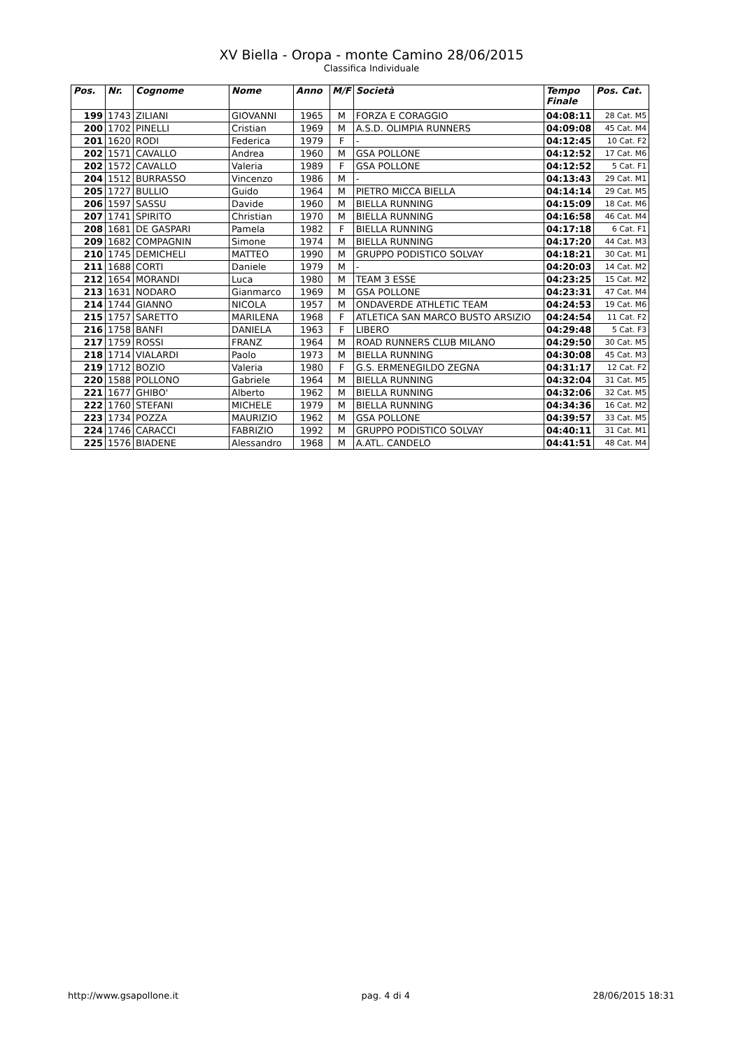XV Biella - Oropa - monte Camino 28/06/2015
Classifica Individuale
| Pos. | Nr. | Cognome | Nome | Anno | M/F | Società | Tempo Finale | Pos. Cat. |
| --- | --- | --- | --- | --- | --- | --- | --- | --- |
| 199 | 1743 | ZILIANI | GIOVANNI | 1965 | M | FORZA E CORAGGIO | 04:08:11 | 28 Cat. M5 |
| 200 | 1702 | PINELLI | Cristian | 1969 | M | A.S.D. OLIMPIA RUNNERS | 04:09:08 | 45 Cat. M4 |
| 201 | 1620 | RODI | Federica | 1979 | F | - | 04:12:45 | 10 Cat. F2 |
| 202 | 1571 | CAVALLO | Andrea | 1960 | M | GSA POLLONE | 04:12:52 | 17 Cat. M6 |
| 202 | 1572 | CAVALLO | Valeria | 1989 | F | GSA POLLONE | 04:12:52 | 5 Cat. F1 |
| 204 | 1512 | BURRASSO | Vincenzo | 1986 | M | - | 04:13:43 | 29 Cat. M1 |
| 205 | 1727 | BULLIO | Guido | 1964 | M | PIETRO MICCA BIELLA | 04:14:14 | 29 Cat. M5 |
| 206 | 1597 | SASSU | Davide | 1960 | M | BIELLA RUNNING | 04:15:09 | 18 Cat. M6 |
| 207 | 1741 | SPIRITO | Christian | 1970 | M | BIELLA RUNNING | 04:16:58 | 46 Cat. M4 |
| 208 | 1681 | DE GASPARI | Pamela | 1982 | F | BIELLA RUNNING | 04:17:18 | 6 Cat. F1 |
| 209 | 1682 | COMPAGNIN | Simone | 1974 | M | BIELLA RUNNING | 04:17:20 | 44 Cat. M3 |
| 210 | 1745 | DEMICHELI | MATTEO | 1990 | M | GRUPPO PODISTICO SOLVAY | 04:18:21 | 30 Cat. M1 |
| 211 | 1688 | CORTI | Daniele | 1979 | M | - | 04:20:03 | 14 Cat. M2 |
| 212 | 1654 | MORANDI | Luca | 1980 | M | TEAM 3 ESSE | 04:23:25 | 15 Cat. M2 |
| 213 | 1631 | NODARO | Gianmarco | 1969 | M | GSA POLLONE | 04:23:31 | 47 Cat. M4 |
| 214 | 1744 | GIANNO | NICOLA | 1957 | M | ONDAVERDE ATHLETIC TEAM | 04:24:53 | 19 Cat. M6 |
| 215 | 1757 | SARETTO | MARILENA | 1968 | F | ATLETICA SAN MARCO BUSTO ARSIZIO | 04:24:54 | 11 Cat. F2 |
| 216 | 1758 | BANFI | DANIELA | 1963 | F | LIBERO | 04:29:48 | 5 Cat. F3 |
| 217 | 1759 | ROSSI | FRANZ | 1964 | M | ROAD RUNNERS CLUB MILANO | 04:29:50 | 30 Cat. M5 |
| 218 | 1714 | VIALARDI | Paolo | 1973 | M | BIELLA RUNNING | 04:30:08 | 45 Cat. M3 |
| 219 | 1712 | BOZIO | Valeria | 1980 | F | G.S. ERMENEGILDO ZEGNA | 04:31:17 | 12 Cat. F2 |
| 220 | 1588 | POLLONO | Gabriele | 1964 | M | BIELLA RUNNING | 04:32:04 | 31 Cat. M5 |
| 221 | 1677 | GHIBO' | Alberto | 1962 | M | BIELLA RUNNING | 04:32:06 | 32 Cat. M5 |
| 222 | 1760 | STEFANI | MICHELE | 1979 | M | BIELLA RUNNING | 04:34:36 | 16 Cat. M2 |
| 223 | 1734 | POZZA | MAURIZIO | 1962 | M | GSA POLLONE | 04:39:57 | 33 Cat. M5 |
| 224 | 1746 | CARACCI | FABRIZIO | 1992 | M | GRUPPO PODISTICO SOLVAY | 04:40:11 | 31 Cat. M1 |
| 225 | 1576 | BIADENE | Alessandro | 1968 | M | A.ATL. CANDELO | 04:41:51 | 48 Cat. M4 |
http://www.gsapollone.it pag. 4 di 4 28/06/2015 18:31